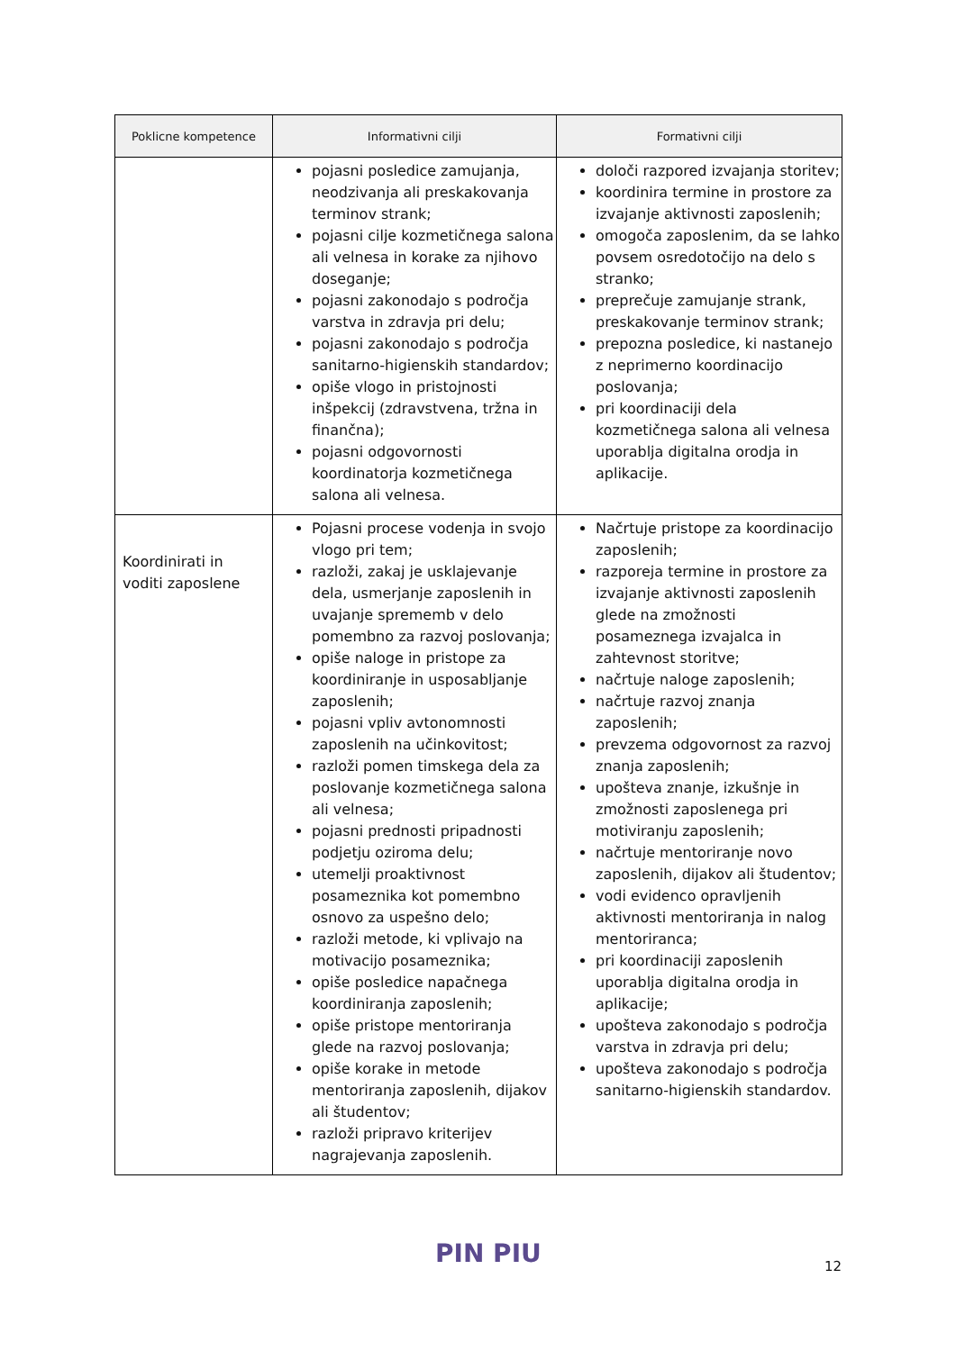| Poklicne kompetence | Informativni cilji | Formativni cilji |
| --- | --- | --- |
| | pojasni posledice zamujanja, neodzivanja ali preskakovanja terminov strank; pojasni cilje kozmetičnega salona ali velnesa in korake za njihovo doseganje; pojasni zakonodajo s področja varstva in zdravja pri delu; pojasni zakonodajo s področja sanitarno-higienskih standardov; opiše vlogo in pristojnosti inšpekcij (zdravstvena, tržna in finančna); pojasni odgovornosti koordinatorja kozmetičnega salona ali velnesa. | določi razpored izvajanja storitev; koordinira termine in prostore za izvajanje aktivnosti zaposlenih; omogoča zaposlenim, da se lahko povsem osredotočijo na delo s stranko; preprečuje zamujanje strank, preskakovanje terminov strank; prepozna posledice, ki nastanejo z neprimerno koordinacijo poslovanja; pri koordinaciji dela kozmetičnega salona ali velnesa uporablja digitalna orodja in aplikacije. |
| Koordinirati in voditi zaposlene | Pojasni procese vodenja in svojo vlogo pri tem; razloži, zakaj je usklajevanje dela, usmerjanje zaposlenih in uvajanje sprememb v delo pomembno za razvoj poslovanja; opiše naloge in pristope za koordiniranje in usposabljanje zaposlenih; pojasni vpliv avtonomnosti zaposlenih na učinkovitost; razloži pomen timskega dela za poslovanje kozmetičnega salona ali velnesa; pojasni prednosti pripadnosti podjetju oziroma delu; utemelji proaktivnost posameznika kot pomembno osnovo za uspešno delo; razloži metode, ki vplivajo na motivacijo posameznika; opiše posledice napačnega koordiniranja zaposlenih; opiše pristope mentoriranja glede na razvoj poslovanja; opiše korake in metode mentoriranja zaposlenih, dijakov ali študentov; razloži pripravo kriterijev nagrajevanja zaposlenih. | Načrtuje pristope za koordinacijo zaposlenih; razporeja termine in prostore za izvajanje aktivnosti zaposlenih glede na zmožnosti posameznega izvajalca in zahtevnost storitve; načrtuje naloge zaposlenih; načrtuje razvoj znanja zaposlenih; prevzema odgovornost za razvoj znanja zaposlenih; upošteva znanje, izkušnje in zmožnosti zaposlenega pri motiviranju zaposlenih; načrtuje mentoriranje novo zaposlenih, dijakov ali študentov; vodi evidenco opravljenih aktivnosti mentoriranja in nalog mentoriranca; pri koordinaciji zaposlenih uporablja digitalna orodja in aplikacije; upošteva zakonodajo s področja varstva in zdravja pri delu; upošteva zakonodajo s področja sanitarno-higienskih standardov. |
PIN PIU 12